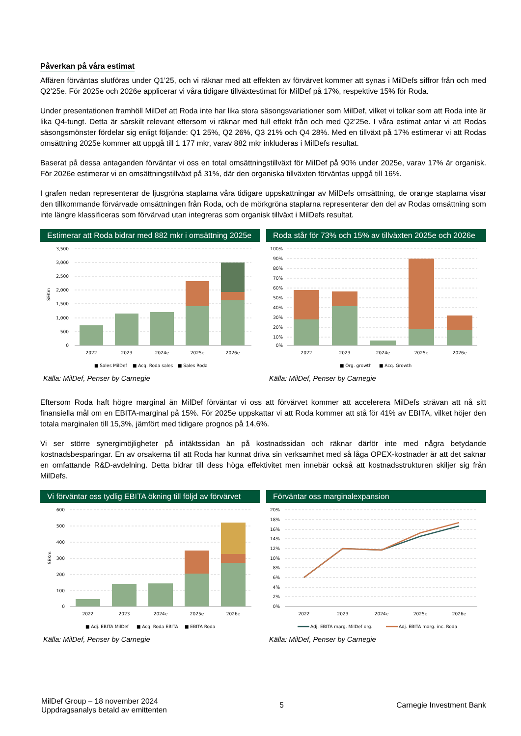Påverkan på våra estimat
Affären förväntas slutföras under Q1’25, och vi räknar med att effekten av förvärvet kommer att synas i MilDefs siffror från och med Q2’25e. För 2025e och 2026e applicerar vi våra tidigare tillväxtestimat för MilDef på 17%, respektive 15% för Roda.
Under presentationen framhöll MilDef att Roda inte har lika stora säsongsvariationer som MilDef, vilket vi tolkar som att Roda inte är lika Q4-tungt. Detta är särskilt relevant eftersom vi räknar med full effekt från och med Q2’25e. I våra estimat antar vi att Rodas säsongsmönster fördelar sig enligt följande: Q1 25%, Q2 26%, Q3 21% och Q4 28%. Med en tillväxt på 17% estimerar vi att Rodas omsättning 2025e kommer att uppgå till 1 177 mkr, varav 882 mkr inkluderas i MilDefs resultat.
Baserat på dessa antaganden förväntar vi oss en total omsättningstillväxt för MilDef på 90% under 2025e, varav 17% är organisk. För 2026e estimerar vi en omsättningstillväxt på 31%, där den organiska tillväxten förväntas uppgå till 16%.
I grafen nedan representerar de ljusgröna staplarna våra tidigare uppskattningar av MilDefs omsättning, de orange staplarna visar den tillkommande förvärvade omsättningen från Roda, och de mörkgröna staplarna representerar den del av Rodas omsättning som inte längre klassificeras som förvärvad utan integreras som organisk tillväxt i MilDefs resultat.
Estimerar att Roda bidrar med 882 mkr i omsättning 2025e
3,500
3,000
2,500
2,000
1,500
1,000
500
0
SEKm
2022
2023
2024e
2025e
2026e
■ Sales MilDef
■ Acq. Roda sales
■ Sales Roda
Källa: MilDef, Penser by Carnegie
Roda står för 73% och 15% av tillväxten 2025e och 2026e
100%
90%
80%
70%
60%
50%
40%
30%
20%
10%
0%
2022
2023
2024e
2025e
2026e
■ Org. growth
■ Acq. Growth
Källa: MilDef, Penser by Carnegie
Eftersom Roda haft högre marginal än MilDef förväntar vi oss att förvärvet kommer att accelerera MilDefs strävan att nå sitt finansiella mål om en EBITA-marginal på 15%. För 2025e uppskattar vi att Roda kommer att stå för 41% av EBITA, vilket höjer den totala marginalen till 15,3%, jämfört med tidigare prognos på 14,6%.
Vi ser större synergimöjligheter på intäktssidan än på kostnadssidan och räknar därför inte med några betydande kostnadsbesparingar. En av orsakerna till att Roda har kunnat driva sin verksamhet med så låga OPEX-kostnader är att det saknar en omfattande R&D-avdelning. Detta bidrar till dess höga effektivitet men innebär också att kostnadsstrukturen skiljer sig från MilDefs.
Vi förväntar oss tydlig EBITA ökning till följd av förvärvet
600
500
400
300
200
100
0
SEKm
2022
2023
2024e
2025e
2026e
■ Adj. EBITA MilDef
■ Acq. Roda EBITA
■ EBITA Roda
Källa: MilDef, Penser by Carnegie
Förväntar oss marginalexpansion
20%
18%
16%
14%
12%
10%
8%
6%
4%
2%
0%
2022
2023
2024e
2025e
2026e
Adj. EBITA marg. MilDef org.
Adj. EBITA marg. inc. Roda
Källa: MilDef, Penser by Carnegie
MilDef Group – 18 november 2024
Uppdragsanalys betald av emittenten
5 Carnegie Investment Bank